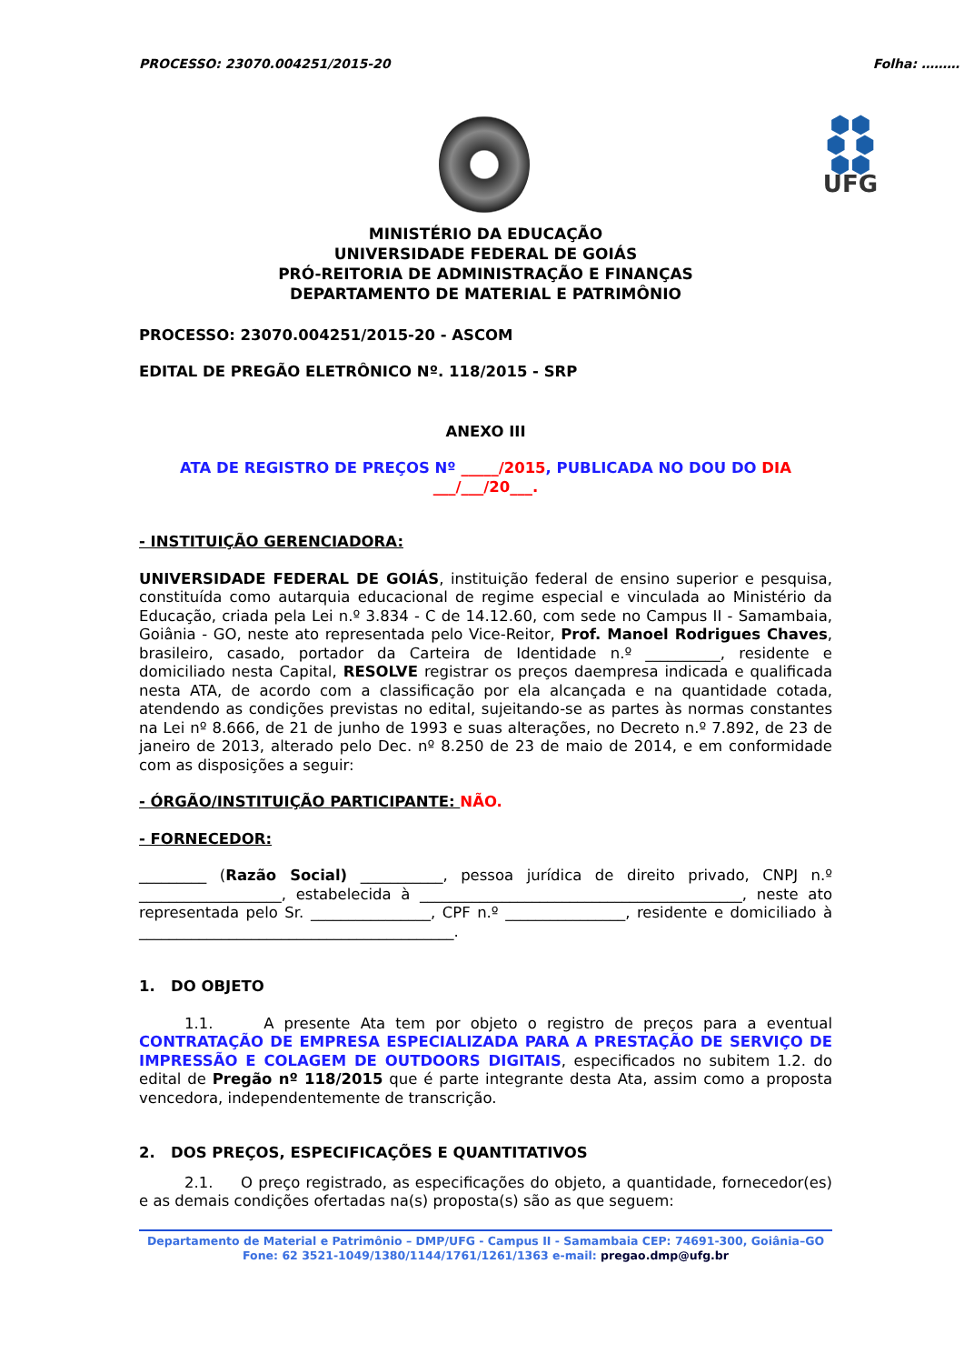PROCESSO: 23070.004251/2015-20 Folha: ………
⬢⬢
⬢ ⬢
⬢⬢
UFG
MINISTÉRIO DA EDUCAÇÃO
UNIVERSIDADE FEDERAL DE GOIÁS
PRÓ-REITORIA DE ADMINISTRAÇÃO E FINANÇAS
DEPARTAMENTO DE MATERIAL E PATRIMÔNIO
PROCESSO: 23070.004251/2015-20 - ASCOM
EDITAL DE PREGÃO ELETRÔNICO Nº. 118/2015 - SRP
ANEXO III
ATA DE REGISTRO DE PREÇOS Nº _____/2015, PUBLICADA NO DOU DO DIA
___/___/20___.
- INSTITUIÇÃO GERENCIADORA:
UNIVERSIDADE FEDERAL DE GOIÁS, instituição federal de ensino superior e pesquisa, constituída como autarquia educacional de regime especial e vinculada ao Ministério da Educação, criada pela Lei n.º 3.834 - C de 14.12.60, com sede no Campus II - Samambaia, Goiânia - GO, neste ato representada pelo Vice-Reitor, Prof. Manoel Rodrigues Chaves, brasileiro, casado, portador da Carteira de Identidade n.º __________, residente e domiciliado nesta Capital, RESOLVE registrar os preços daempresa indicada e qualificada nesta ATA, de acordo com a classificação por ela alcançada e na quantidade cotada, atendendo as condições previstas no edital, sujeitando-se as partes às normas constantes na Lei nº 8.666, de 21 de junho de 1993 e suas alterações, no Decreto n.º 7.892, de 23 de janeiro de 2013, alterado pelo Dec. nº 8.250 de 23 de maio de 2014, e em conformidade com as disposições a seguir:
- ÓRGÃO/INSTITUIÇÃO PARTICIPANTE: NÃO.
- FORNECEDOR:
_________ (Razão Social) ___________, pessoa jurídica de direito privado, CNPJ n.º ___________________, estabelecida à ___________________________________________, neste ato representada pelo Sr. ________________, CPF n.º ________________, residente e domiciliado à __________________________________________.
1. DO OBJETO
1.1. A presente Ata tem por objeto o registro de preços para a eventual CONTRATAÇÃO DE EMPRESA ESPECIALIZADA PARA A PRESTAÇÃO DE SERVIÇO DE IMPRESSÃO E COLAGEM DE OUTDOORS DIGITAIS, especificados no subitem 1.2. do edital de Pregão nº 118/2015 que é parte integrante desta Ata, assim como a proposta vencedora, independentemente de transcrição.
2. DOS PREÇOS, ESPECIFICAÇÕES E QUANTITATIVOS
2.1. O preço registrado, as especificações do objeto, a quantidade, fornecedor(es) e as demais condições ofertadas na(s) proposta(s) são as que seguem:
Departamento de Material e Patrimônio – DMP/UFG - Campus II - Samambaia CEP: 74691-300, Goiânia–GO
Fone: 62 3521-1049/1380/1144/1761/1261/1363 e-mail: pregao.dmp@ufg.br